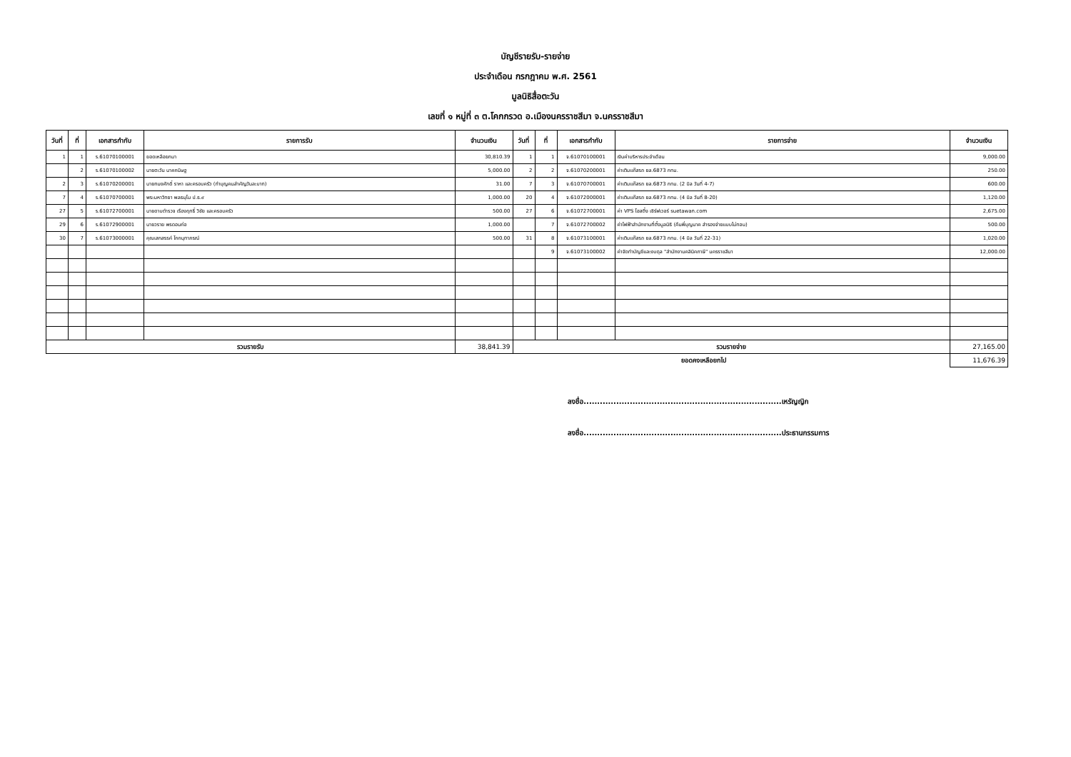บัญชีรายรับ-รายจ่าย
ประจำเดือน กรกฎาคม พ.ศ. 2561
มูลนิธิสื่อตะวัน
เลขที่ ๑ หมู่ที่ ๓ ต.โคกกรวด อ.เมืองนครราชสีมา จ.นครราชสีมา
| วันที่ | ที่ | เอกสารกำกับ | รายการรับ | จำนวนเงิน | วันที่ | ที่ | เอกสารกำกับ | รายการจ่าย | จำนวนเงิน |
| --- | --- | --- | --- | --- | --- | --- | --- | --- | --- |
| 1 | 1 | ร.61070100001 | ยอดเหลือยกมา | 30,810.39 | 1 | 1 | จ.61070100001 | เงินค่าบริหารประจำเดือน | 9,000.00 |
| | 2 | ร.61070100002 | นายตะวัน นาคกนิษฐ | 5,000.00 | 2 | 2 | จ.61070200001 | ค่าเติมแก๊สรถ ยล.6873 กทม. | 250.00 |
| 2 | 3 | ร.61070200001 | นายทนงศักดิ์ ราหา และครอบครัว (ทำบุญคนสำคัญวันละบาท) | 31.00 | 7 | 3 | จ.61070700001 | ค่าเติมแก๊สรถ ยล.6873 กทม. (2 บิล วันที่ 4-7) | 600.00 |
| 7 | 4 | ร.61070700001 | พระมหาวิทยา พลธมฺโม ป.ธ.๙ | 1,000.00 | 20 | 4 | จ.61072000001 | ค่าเติมแก๊สรถ ยล.6873 กทม. (4 บิล วันที่ 8-20) | 1,120.00 |
| 27 | 5 | ร.61072700001 | นายดาบตำรวจ เรืองฤทธิ์ วิชัย และครอบครัว | 500.00 | 27 | 6 | จ.61072700001 | ค่า VPS โฮสติ้ง เซิร์ฟเวอร์ suetawan.com | 2,675.00 |
| 29 | 6 | ร.61072900001 | นายวราย พรดอนก่อ | 1,000.00 | | 7 | จ.61072700002 | ค่าไฟฟ้าสำนักงานที่ตั้งมูลนิธิ (คืนพี่บุญนาค สำรองจ่ายแบบไม่ทอน) | 500.00 |
| 30 | 7 | ร.61073000001 | คุณเสกสรรค์ โกกนุทาภรณ์ | 500.00 | 31 | 8 | จ.61073100001 | ค่าเติมแก๊สรถ ยล.6873 กทม. (4 บิล วันที่ 22-31) | 1,020.00 |
| | | | | | | 9 | จ.61073100002 | ค่าจัดทำบัญชีและงบดุล "สำนักงานคลินิคภาษี" นครราชสีมา | 12,000.00 |
| รวมรายรับ | | | | 38,841.39 | รวมรายจ่าย | | | | 27,165.00 |
| ยอดคงเหลือยกไป | | | | | | | | | 11,676.39 |
ลงชื่อ.........................................................................เหรัญญิก
ลงชื่อ.........................................................................ประธานกรรมการ